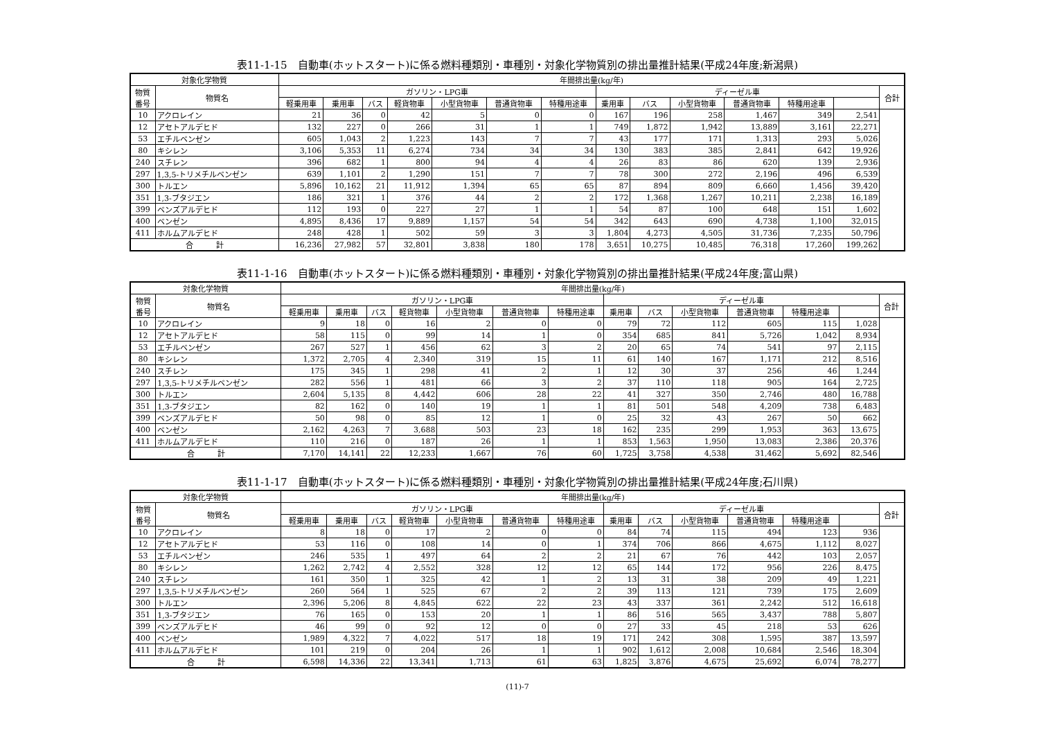表11-1-15　自動車(ホットスタート)に係る燃料種類別・車種別・対象化学物質別の排出量推計結果(平成24年度;新潟県)
| 対象化学物質 | | 年間排出量(kg/年) | | | | | | | | | | | | | |
| --- | --- | --- | --- | --- | --- | --- | --- | --- | --- | --- | --- | --- | --- | --- | --- |
| 物質 番号 | 物質名 | ガソリン・LPG車 | | | | | | | ディーゼル車 | | | | | | 合計 |
| | | 軽乗用車 | 乗用車 | バス | 軽貨物車 | 小型貨物車 | 普通貨物車 | 特種用途車 | 乗用車 | バス | 小型貨物車 | 普通貨物車 | 特種用途車 | | |
| 10 | アクロレイン | 21 | 36 | 0 | 42 | 5 | 0 | 0 | 167 | 196 | 258 | 1,467 | 349 | 2,541 | |
| 12 | アセトアルデヒド | 132 | 227 | 0 | 266 | 31 | 1 | 1 | 749 | 1,872 | 1,942 | 13,889 | 3,161 | 22,271 | |
| 53 | エチルベンゼン | 605 | 1,043 | 2 | 1,223 | 143 | 7 | 7 | 43 | 177 | 171 | 1,313 | 293 | 5,026 | |
| 80 | キシレン | 3,106 | 5,353 | 11 | 6,274 | 734 | 34 | 34 | 130 | 383 | 385 | 2,841 | 642 | 19,926 | |
| 240 | スチレン | 396 | 682 | 1 | 800 | 94 | 4 | 4 | 26 | 83 | 86 | 620 | 139 | 2,936 | |
| 297 | 1,3,5-トリメチルベンゼン | 639 | 1,101 | 2 | 1,290 | 151 | 7 | 7 | 78 | 300 | 272 | 2,196 | 496 | 6,539 | |
| 300 | トルエン | 5,896 | 10,162 | 21 | 11,912 | 1,394 | 65 | 65 | 87 | 894 | 809 | 6,660 | 1,456 | 39,420 | |
| 351 | 1,3-ブタジエン | 186 | 321 | 1 | 376 | 44 | 2 | 2 | 172 | 1,368 | 1,267 | 10,211 | 2,238 | 16,189 | |
| 399 | ベンズアルデヒド | 112 | 193 | 0 | 227 | 27 | 1 | 1 | 54 | 87 | 100 | 648 | 151 | 1,602 | |
| 400 | ベンゼン | 4,895 | 8,436 | 17 | 9,889 | 1,157 | 54 | 54 | 342 | 643 | 690 | 4,738 | 1,100 | 32,015 | |
| 411 | ホルムアルデヒド | 248 | 428 | 1 | 502 | 59 | 3 | 3 | 1,804 | 4,273 | 4,505 | 31,736 | 7,235 | 50,796 | |
| 合 計 | | 16,236 | 27,982 | 57 | 32,801 | 3,838 | 180 | 178 | 3,651 | 10,275 | 10,485 | 76,318 | 17,260 | 199,262 | |
表11-1-16　自動車(ホットスタート)に係る燃料種類別・車種別・対象化学物質別の排出量推計結果(平成24年度;富山県)
| 対象化学物質 | | 年間排出量(kg/年) | | | | | | | | | | | | | |
| --- | --- | --- | --- | --- | --- | --- | --- | --- | --- | --- | --- | --- | --- | --- | --- |
| 物質 番号 | 物質名 | ガソリン・LPG車 | | | | | | | ディーゼル車 | | | | | | 合計 |
| | | 軽乗用車 | 乗用車 | バス | 軽貨物車 | 小型貨物車 | 普通貨物車 | 特種用途車 | 乗用車 | バス | 小型貨物車 | 普通貨物車 | 特種用途車 | | |
| 10 | アクロレイン | 9 | 18 | 0 | 16 | 2 | 0 | 0 | 79 | 72 | 112 | 605 | 115 | 1,028 | |
| 12 | アセトアルデヒド | 58 | 115 | 0 | 99 | 14 | 1 | 0 | 354 | 685 | 841 | 5,726 | 1,042 | 8,934 | |
| 53 | エチルベンゼン | 267 | 527 | 1 | 456 | 62 | 3 | 2 | 20 | 65 | 74 | 541 | 97 | 2,115 | |
| 80 | キシレン | 1,372 | 2,705 | 4 | 2,340 | 319 | 15 | 11 | 61 | 140 | 167 | 1,171 | 212 | 8,516 | |
| 240 | スチレン | 175 | 345 | 1 | 298 | 41 | 2 | 1 | 12 | 30 | 37 | 256 | 46 | 1,244 | |
| 297 | 1,3,5-トリメチルベンゼン | 282 | 556 | 1 | 481 | 66 | 3 | 2 | 37 | 110 | 118 | 905 | 164 | 2,725 | |
| 300 | トルエン | 2,604 | 5,135 | 8 | 4,442 | 606 | 28 | 22 | 41 | 327 | 350 | 2,746 | 480 | 16,788 | |
| 351 | 1,3-ブタジエン | 82 | 162 | 0 | 140 | 19 | 1 | 1 | 81 | 501 | 548 | 4,209 | 738 | 6,483 | |
| 399 | ベンズアルデヒド | 50 | 98 | 0 | 85 | 12 | 1 | 0 | 25 | 32 | 43 | 267 | 50 | 662 | |
| 400 | ベンゼン | 2,162 | 4,263 | 7 | 3,688 | 503 | 23 | 18 | 162 | 235 | 299 | 1,953 | 363 | 13,675 | |
| 411 | ホルムアルデヒド | 110 | 216 | 0 | 187 | 26 | 1 | 1 | 853 | 1,563 | 1,950 | 13,083 | 2,386 | 20,376 | |
| 合 計 | | 7,170 | 14,141 | 22 | 12,233 | 1,667 | 76 | 60 | 1,725 | 3,758 | 4,538 | 31,462 | 5,692 | 82,546 | |
表11-1-17　自動車(ホットスタート)に係る燃料種類別・車種別・対象化学物質別の排出量推計結果(平成24年度;石川県)
| 対象化学物質 | | 年間排出量(kg/年) | | | | | | | | | | | | | |
| --- | --- | --- | --- | --- | --- | --- | --- | --- | --- | --- | --- | --- | --- | --- | --- |
| 物質 番号 | 物質名 | ガソリン・LPG車 | | | | | | | ディーゼル車 | | | | | | 合計 |
| | | 軽乗用車 | 乗用車 | バス | 軽貨物車 | 小型貨物車 | 普通貨物車 | 特種用途車 | 乗用車 | バス | 小型貨物車 | 普通貨物車 | 特種用途車 | | |
| 10 | アクロレイン | 8 | 18 | 0 | 17 | 2 | 0 | 0 | 84 | 74 | 115 | 494 | 123 | 936 | |
| 12 | アセトアルデヒド | 53 | 116 | 0 | 108 | 14 | 0 | 1 | 374 | 706 | 866 | 4,675 | 1,112 | 8,027 | |
| 53 | エチルベンゼン | 246 | 535 | 1 | 497 | 64 | 2 | 2 | 21 | 67 | 76 | 442 | 103 | 2,057 | |
| 80 | キシレン | 1,262 | 2,742 | 4 | 2,552 | 328 | 12 | 12 | 65 | 144 | 172 | 956 | 226 | 8,475 | |
| 240 | スチレン | 161 | 350 | 1 | 325 | 42 | 1 | 2 | 13 | 31 | 38 | 209 | 49 | 1,221 | |
| 297 | 1,3,5-トリメチルベンゼン | 260 | 564 | 1 | 525 | 67 | 2 | 2 | 39 | 113 | 121 | 739 | 175 | 2,609 | |
| 300 | トルエン | 2,396 | 5,206 | 8 | 4,845 | 622 | 22 | 23 | 43 | 337 | 361 | 2,242 | 512 | 16,618 | |
| 351 | 1,3-ブタジエン | 76 | 165 | 0 | 153 | 20 | 1 | 1 | 86 | 516 | 565 | 3,437 | 788 | 5,807 | |
| 399 | ベンズアルデヒド | 46 | 99 | 0 | 92 | 12 | 0 | 0 | 27 | 33 | 45 | 218 | 53 | 626 | |
| 400 | ベンゼン | 1,989 | 4,322 | 7 | 4,022 | 517 | 18 | 19 | 171 | 242 | 308 | 1,595 | 387 | 13,597 | |
| 411 | ホルムアルデヒド | 101 | 219 | 0 | 204 | 26 | 1 | 1 | 902 | 1,612 | 2,008 | 10,684 | 2,546 | 18,304 | |
| 合 計 | | 6,598 | 14,336 | 22 | 13,341 | 1,713 | 61 | 63 | 1,825 | 3,876 | 4,675 | 25,692 | 6,074 | 78,277 | |
(11)-7